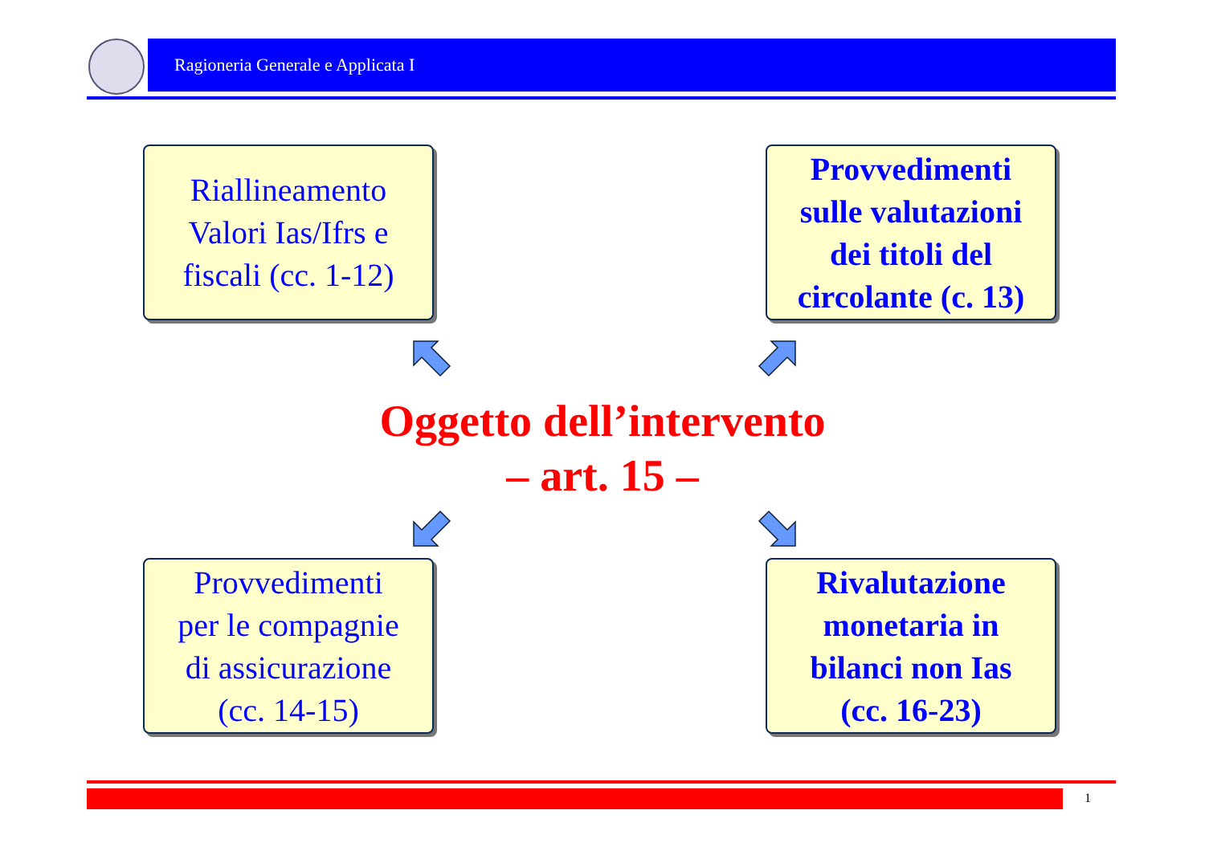Ragioneria Generale e Applicata I
Riallineamento
Valori Ias/Ifrs e
fiscali (cc. 1-12)
Provvedimenti
sulle valutazioni
dei titoli del
circolante (c. 13)
Oggetto dell’intervento
– art. 15 –
Provvedimenti
per le compagnie
di assicurazione
(cc. 14-15)
Rivalutazione
monetaria in
bilanci non Ias
(cc. 16-23)
1